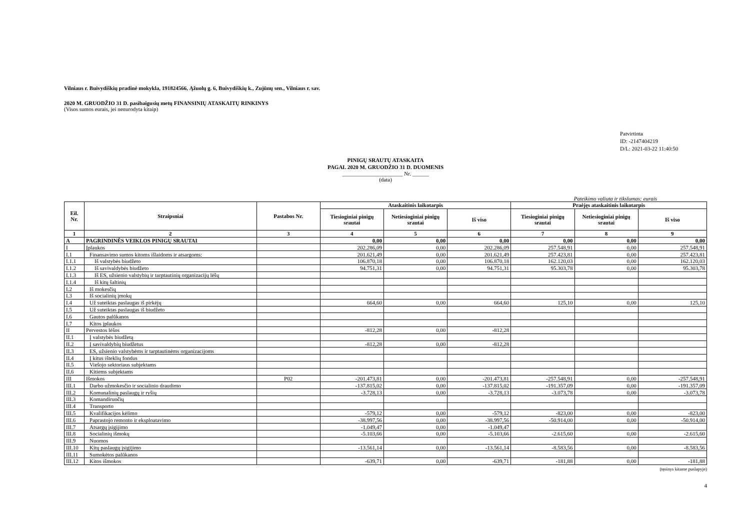Vilniaus r. Buivydiškių pradinė mokykla, 191824566, Ąžuolų g. 6, Buivydiškių k., Zujūnų sen., Vilniaus r. sav.
2020 M. GRUODŽIO 31 D. pasibaigusių metų FINANSINIŲ ATASKAITŲ RINKINYS
(Visos sumos eurais, jei nenurodyta kitaip)
Patvirtinta
ID: -2147404219
D/L: 2021-03-22 11:40:50
PINIGŲ SRAUTŲ ATASKAITA
PAGAL 2020 M. GRUODŽIO 31 D. DUOMENIS
______________________ Nr. ______
(data)
Pateikimo valiuta ir tikslumas: eurais
| Eil. Nr. | Straipsniai | Pastabos Nr. | Ataskaitinis laikotarpis | | | Praėjęs ataskaitinis laikotarpis | | |
| --- | --- | --- | --- | --- | --- | --- | --- | --- |
| | | | Tiesioginiai pinigų srautai | Netiesioginiai pinigų srautai | Iš viso | Tiesioginiai pinigų srautai | Netiesioginiai pinigų srautai | Iš viso |
| 1 | 2 | 3 | 4 | 5 | 6 | 7 | 8 | 9 |
| A | PAGRINDINĖS VEIKLOS PINIGŲ SRAUTAI | | 0,00 | 0,00 | 0,00 | 0,00 | 0,00 | 0,00 |
| I | Įplaukos | | 202.286,09 | 0,00 | 202.286,09 | 257.548,91 | 0,00 | 257.548,91 |
| I.1 | Finansavimo sumos kitoms išlaidoms ir atsargoms: | | 201.621,49 | 0,00 | 201.621,49 | 257.423,81 | 0,00 | 257.423,81 |
| I.1.1 | Iš valstybės biudžeto | | 106.870,18 | 0,00 | 106.870,18 | 162.120,03 | 0,00 | 162.120,03 |
| I.1.2 | Iš savivaldybės biudžeto | | 94.751,31 | 0,00 | 94.751,31 | 95.303,78 | 0,00 | 95.303,78 |
| I.1.3 | Iš ES, užsienio valstybių ir tarptautinių organizacijų lėšų | | | | | | | |
| I.1.4 | Iš kitų šaltinių | | | | | | | |
| I.2 | Iš mokesčių | | | | | | | |
| I.3 | Iš socialinių įmokų | | | | | | | |
| I.4 | Už suteiktas paslaugas iš pirkėjų | | 664,60 | 0,00 | 664,60 | 125,10 | 0,00 | 125,10 |
| I.5 | Už suteiktas paslaugas iš biudžeto | | | | | | | |
| I.6 | Gautos palūkanos | | | | | | | |
| I.7 | Kitos įplaukos | | | | | | | |
| II | Pervestos lėšos | | -812,28 | 0,00 | -812,28 | | | |
| II.1 | Į valstybės biudžetą | | | | | | | |
| II.2 | Į savivaldybių biudžetus | | -812,28 | 0,00 | -812,28 | | | |
| II.3 | ES, užsienio valstybėms ir tarptautinėms organizacijoms | | | | | | | |
| II.4 | Į kitus išteklių fondus | | | | | | | |
| II.5 | Viešojo sektoriaus subjektams | | | | | | | |
| II.6 | Kitiems subjektams | | | | | | | |
| III | Išmokos | P02 | -201.473,81 | 0,00 | -201.473,81 | -257.548,91 | 0,00 | -257.548,91 |
| III.1 | Darbo užmokesčio ir socialinio draudimo | | -137.815,02 | 0,00 | -137.815,02 | -191.357,09 | 0,00 | -191.357,09 |
| III.2 | Komunalinių paslaugų ir ryšių | | -3.728,13 | 0,00 | -3.728,13 | -3.073,78 | 0,00 | -3.073,78 |
| III.3 | Komandiruočių | | | | | | | |
| III.4 | Transporto | | | | | | | |
| III.5 | Kvalifikacijos kėlimo | | -579,12 | 0,00 | -579,12 | -823,00 | 0,00 | -823,00 |
| III.6 | Paprastojo remonto ir eksploatavimo | | -38.997,56 | 0,00 | -38.997,56 | -50.914,00 | 0,00 | -50.914,00 |
| III.7 | Atsargų įsigijimo | | -1.049,47 | 0,00 | -1.049,47 | | | |
| III.8 | Socialinių išmokų | | -5.103,66 | 0,00 | -5.103,66 | -2.615,60 | 0,00 | -2.615,60 |
| III.9 | Nuomos | | | | | | | |
| III.10 | Kitų paslaugų įsigijimo | | -13.561,14 | 0,00 | -13.561,14 | -8.583,56 | 0,00 | -8.583,56 |
| III.11 | Sumokėtos palūkanos | | | | | | | |
| III.12 | Kitos išmokos | | -639,71 | 0,00 | -639,71 | -181,88 | 0,00 | -181,88 |
(tęsinys kitame puslapyje)
4